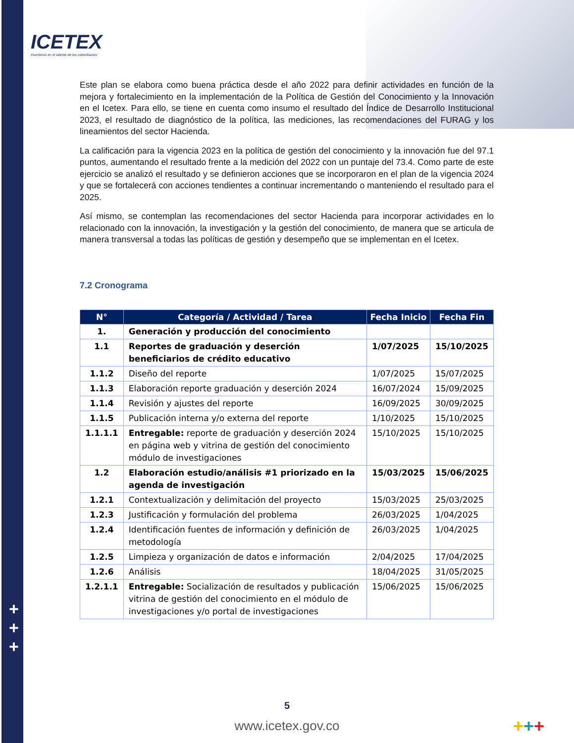ICETEX
Invertimos en el talento de los colombianos
Este plan se elabora como buena práctica desde el año 2022 para definir actividades en función de la mejora y fortalecimiento en la implementación de la Política de Gestión del Conocimiento y la Innovación en el Icetex. Para ello, se tiene en cuenta como insumo el resultado del Índice de Desarrollo Institucional 2023, el resultado de diagnóstico de la política, las mediciones, las recomendaciones del FURAG y los lineamientos del sector Hacienda.
La calificación para la vigencia 2023 en la política de gestión del conocimiento y la innovación fue del 97.1 puntos, aumentando el resultado frente a la medición del 2022 con un puntaje del 73.4. Como parte de este ejercicio se analizó el resultado y se definieron acciones que se incorporaron en el plan de la vigencia 2024 y que se fortalecerá con acciones tendientes a continuar incrementando o manteniendo el resultado para el 2025.
Así mismo, se contemplan las recomendaciones del sector Hacienda para incorporar actividades en lo relacionado con la innovación, la investigación y la gestión del conocimiento, de manera que se articula de manera transversal a todas las políticas de gestión y desempeño que se implementan en el Icetex.
7.2 Cronograma
| N° | Categoría / Actividad / Tarea | Fecha Inicio | Fecha Fin |
| --- | --- | --- | --- |
| 1. | Generación y producción del conocimiento | | |
| 1.1 | Reportes de graduación y deserción beneficiarios de crédito educativo | 1/07/2025 | 15/10/2025 |
| 1.1.2 | Diseño del reporte | 1/07/2025 | 15/07/2025 |
| 1.1.3 | Elaboración reporte graduación y deserción 2024 | 16/07/2024 | 15/09/2025 |
| 1.1.4 | Revisión y ajustes del reporte | 16/09/2025 | 30/09/2025 |
| 1.1.5 | Publicación interna y/o externa del reporte | 1/10/2025 | 15/10/2025 |
| 1.1.1.1 | Entregable: reporte de graduación y deserción 2024 en página web y vitrina de gestión del conocimiento módulo de investigaciones | 15/10/2025 | 15/10/2025 |
| 1.2 | Elaboración estudio/análisis #1 priorizado en la agenda de investigación | 15/03/2025 | 15/06/2025 |
| 1.2.1 | Contextualización y delimitación del proyecto | 15/03/2025 | 25/03/2025 |
| 1.2.3 | Justificación y formulación del problema | 26/03/2025 | 1/04/2025 |
| 1.2.4 | Identificación fuentes de información y definición de metodología | 26/03/2025 | 1/04/2025 |
| 1.2.5 | Limpieza y organización de datos e información | 2/04/2025 | 17/04/2025 |
| 1.2.6 | Análisis | 18/04/2025 | 31/05/2025 |
| 1.2.1.1 | Entregable: Socialización de resultados y publicación vitrina de gestión del conocimiento en el módulo de investigaciones y/o portal de investigaciones | 15/06/2025 | 15/06/2025 |
+
+
+
5
www.icetex.gov.co +++